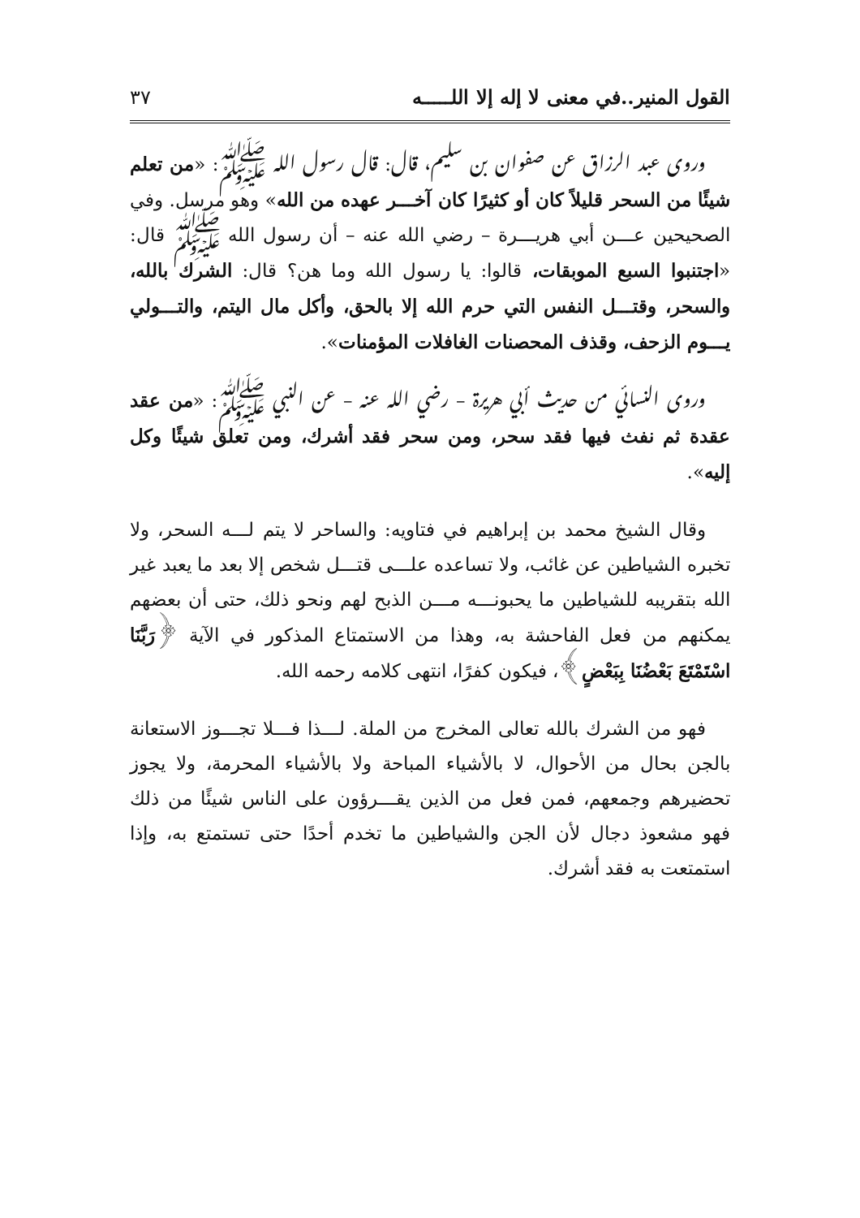القول المنير..في معنى لا إله إلا اللـــــه ٣٧
وروى عبد الرزاق عن صفوان بن سليم، قال: قال رسول الله ﷺ: «من تعلم شيئًا من السحر قليلاً كان أو كثيرًا كان آخـــر عهده من الله» وهو مرسل. وفي الصحيحين عـــن أبي هريـــرة – رضي الله عنه – أن رسول الله ﷺ قال: «اجتنبوا السبع الموبقات، قالوا: يا رسول الله وما هن؟ قال: الشرك بالله، والسحر، وقتـــل النفس التي حرم الله إلا بالحق، وأكل مال اليتم، والتـــولي يـــوم الزحف، وقذف المحصنات الغافلات المؤمنات».
وروى النسائي من حديث أبي هريرة – رضي الله عنه – عن النبي ﷺ: «من عقد عقدة ثم نفث فيها فقد سحر، ومن سحر فقد أشرك، ومن تعلق شيئًا وكل إليه».
وقال الشيخ محمد بن إبراهيم في فتاويه: والساحر لا يتم لـــه السحر، ولا تخبره الشياطين عن غائب، ولا تساعده علـــى قتـــل شخص إلا بعد ما يعبد غير الله بتقريبه للشياطين ما يحبونـــه مـــن الذبح لهم ونحو ذلك، حتى أن بعضهم يمكنهم من فعل الفاحشة به، وهذا من الاستمتاع المذكور في الآية ﴿رَبَّنَا اسْتَمْتَعَ بَعْضُنَا بِبَعْضٍ﴾، فيكون كفرًا، انتهى كلامه رحمه الله.
فهو من الشرك بالله تعالى المخرج من الملة. لـــذا فـــلا تجـــوز الاستعانة بالجن بحال من الأحوال، لا بالأشياء المباحة ولا بالأشياء المحرمة، ولا يجوز تحضيرهم وجمعهم، فمن فعل من الذين يقـــرؤون على الناس شيئًا من ذلك فهو مشعوذ دجال لأن الجن والشياطين ما تخدم أحدًا حتى تستمتع به، وإذا استمتعت به فقد أشرك.